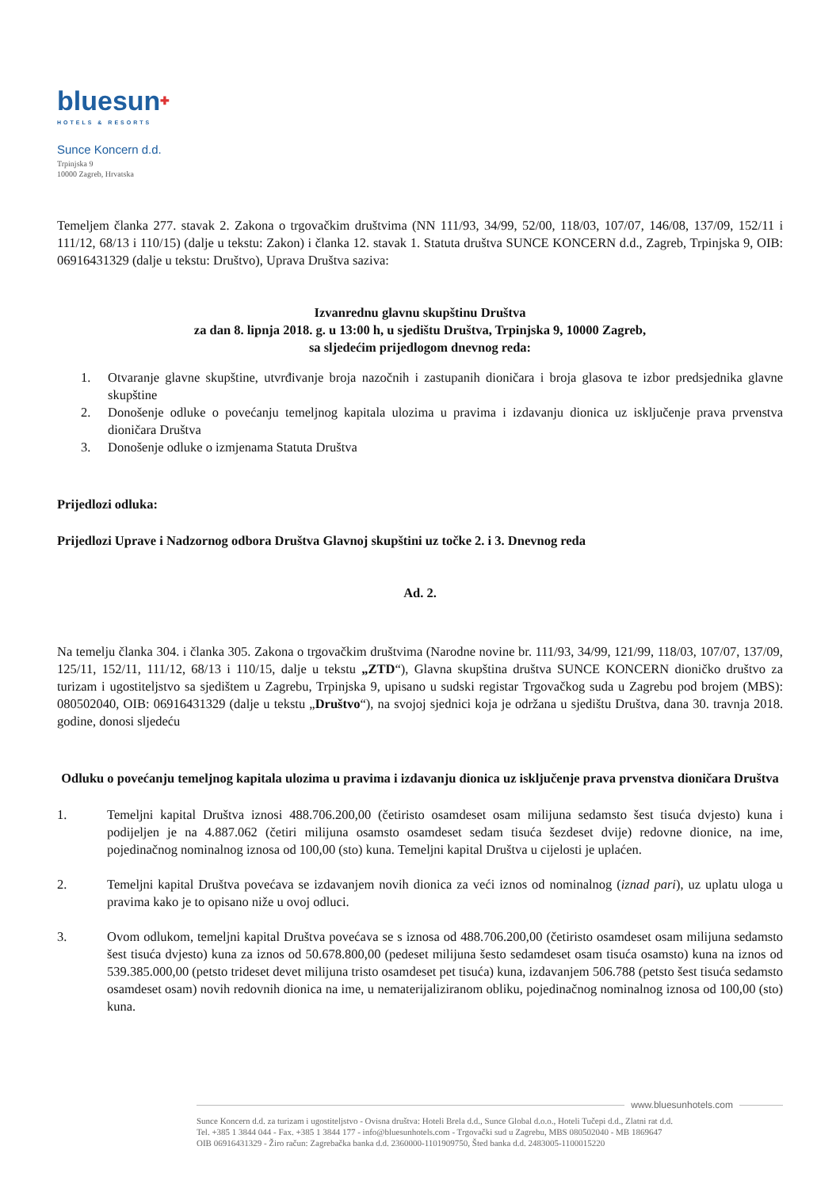bluesun✚
HOTELS & RESORTS
Sunce Koncern d.d.
Trpinjska 9
10000 Zagreb, Hrvatska
Temeljem članka 277. stavak 2. Zakona o trgovačkim društvima (NN 111/93, 34/99, 52/00, 118/03, 107/07, 146/08, 137/09, 152/11 i 111/12, 68/13 i 110/15) (dalje u tekstu: Zakon) i članka 12. stavak 1. Statuta društva SUNCE KONCERN d.d., Zagreb, Trpinjska 9, OIB: 06916431329 (dalje u tekstu: Društvo), Uprava Društva saziva:
Izvanrednu glavnu skupštinu Društva
za dan 8. lipnja 2018. g. u 13:00 h, u sjedištu Društva, Trpinjska 9, 10000 Zagreb,
sa sljedećim prijedlogom dnevnog reda:
1. Otvaranje glavne skupštine, utvrđivanje broja nazočnih i zastupanih dioničara i broja glasova te izbor predsjednika glavne skupštine
2. Donošenje odluke o povećanju temeljnog kapitala ulozima u pravima i izdavanju dionica uz isključenje prava prvenstva dioničara Društva
3. Donošenje odluke o izmjenama Statuta Društva
Prijedlozi odluka:
Prijedlozi Uprave i Nadzornog odbora Društva Glavnoj skupštini uz točke 2. i 3. Dnevnog reda
Ad. 2.
Na temelju članka 304. i članka 305. Zakona o trgovačkim društvima (Narodne novine br. 111/93, 34/99, 121/99, 118/03, 107/07, 137/09, 125/11, 152/11, 111/12, 68/13 i 110/15, dalje u tekstu „ZTD“), Glavna skupština društva SUNCE KONCERN dioničko društvo za turizam i ugostiteljstvo sa sjedištem u Zagrebu, Trpinjska 9, upisano u sudski registar Trgovačkog suda u Zagrebu pod brojem (MBS): 080502040, OIB: 06916431329 (dalje u tekstu „Društvo“), na svojoj sjednici koja je održana u sjedištu Društva, dana 30. travnja 2018. godine, donosi sljedeću
Odluku o povećanju temeljnog kapitala ulozima u pravima i izdavanju dionica uz isključenje prava prvenstva dioničara Društva
1. Temeljni kapital Društva iznosi 488.706.200,00 (četiristo osamdeset osam milijuna sedamsto šest tisuća dvjesto) kuna i podijeljen je na 4.887.062 (četiri milijuna osamsto osamdeset sedam tisuća šezdeset dvije) redovne dionice, na ime, pojedinačnog nominalnog iznosa od 100,00 (sto) kuna. Temeljni kapital Društva u cijelosti je uplaćen.
2. Temeljni kapital Društva povećava se izdavanjem novih dionica za veći iznos od nominalnog (iznad pari), uz uplatu uloga u pravima kako je to opisano niže u ovoj odluci.
3. Ovom odlukom, temeljni kapital Društva povećava se s iznosa od 488.706.200,00 (četiristo osamdeset osam milijuna sedamsto šest tisuća dvjesto) kuna za iznos od 50.678.800,00 (pedeset milijuna šesto sedamdeset osam tisuća osamsto) kuna na iznos od 539.385.000,00 (petsto trideset devet milijuna tristo osamdeset pet tisuća) kuna, izdavanjem 506.788 (petsto šest tisuća sedamsto osamdeset osam) novih redovnih dionica na ime, u nematerijaliziranom obliku, pojedinačnog nominalnog iznosa od 100,00 (sto) kuna.
www.bluesunhotels.com
Sunce Koncern d.d. za turizam i ugostiteljstvo - Ovisna društva: Hoteli Brela d.d., Sunce Global d.o.o., Hoteli Tučepi d.d., Zlatni rat d.d.
Tel. +385 1 3844 044 - Fax. +385 1 3844 177 - info@bluesunhotels.com - Trgovački sud u Zagrebu, MBS 080502040 - MB 1869647
OIB 06916431329 - Žiro račun: Zagrebačka banka d.d. 2360000-1101909750, Šted banka d.d. 2483005-1100015220